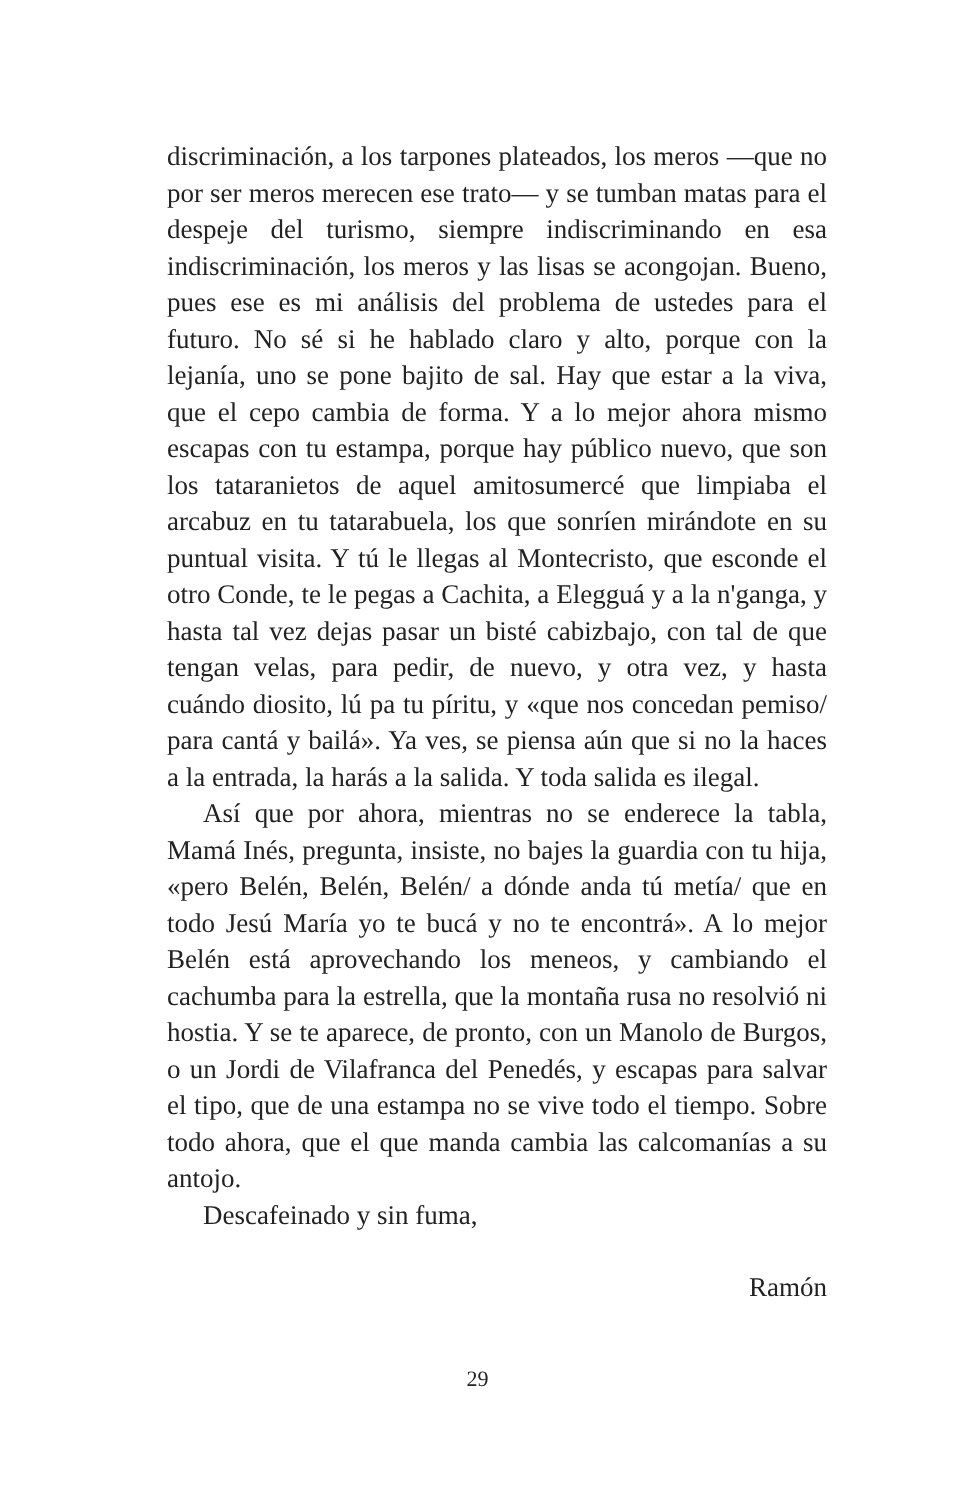discriminación, a los tarpones plateados, los meros —que no por ser meros merecen ese trato— y se tumban matas para el despeje del turismo, siempre indiscriminando en esa indiscriminación, los meros y las lisas se acongojan. Bueno, pues ese es mi análisis del problema de ustedes para el futuro. No sé si he hablado claro y alto, porque con la lejanía, uno se pone bajito de sal. Hay que estar a la viva, que el cepo cambia de forma. Y a lo mejor ahora mismo escapas con tu estampa, porque hay público nuevo, que son los tataranietos de aquel amitosumercé que limpiaba el arcabuz en tu tatarabuela, los que sonríen mirándote en su puntual visita. Y tú le llegas al Montecristo, que esconde el otro Conde, te le pegas a Cachita, a Elegguá y a la n'ganga, y hasta tal vez dejas pasar un bisté cabizbajo, con tal de que tengan velas, para pedir, de nuevo, y otra vez, y hasta cuándo diosito, lú pa tu píritu, y «que nos concedan pemiso/ para cantá y bailá». Ya ves, se piensa aún que si no la haces a la entrada, la harás a la salida. Y toda salida es ilegal.
Así que por ahora, mientras no se enderece la tabla, Mamá Inés, pregunta, insiste, no bajes la guardia con tu hija, «pero Belén, Belén, Belén/ a dónde anda tú metía/ que en todo Jesú María yo te bucá y no te encontrá». A lo mejor Belén está aprovechando los meneos, y cambiando el cachumba para la estrella, que la montaña rusa no resolvió ni hostia. Y se te aparece, de pronto, con un Manolo de Burgos, o un Jordi de Vilafranca del Penedés, y escapas para salvar el tipo, que de una estampa no se vive todo el tiempo. Sobre todo ahora, que el que manda cambia las calcomanías a su antojo.
Descafeinado y sin fuma,
Ramón
29